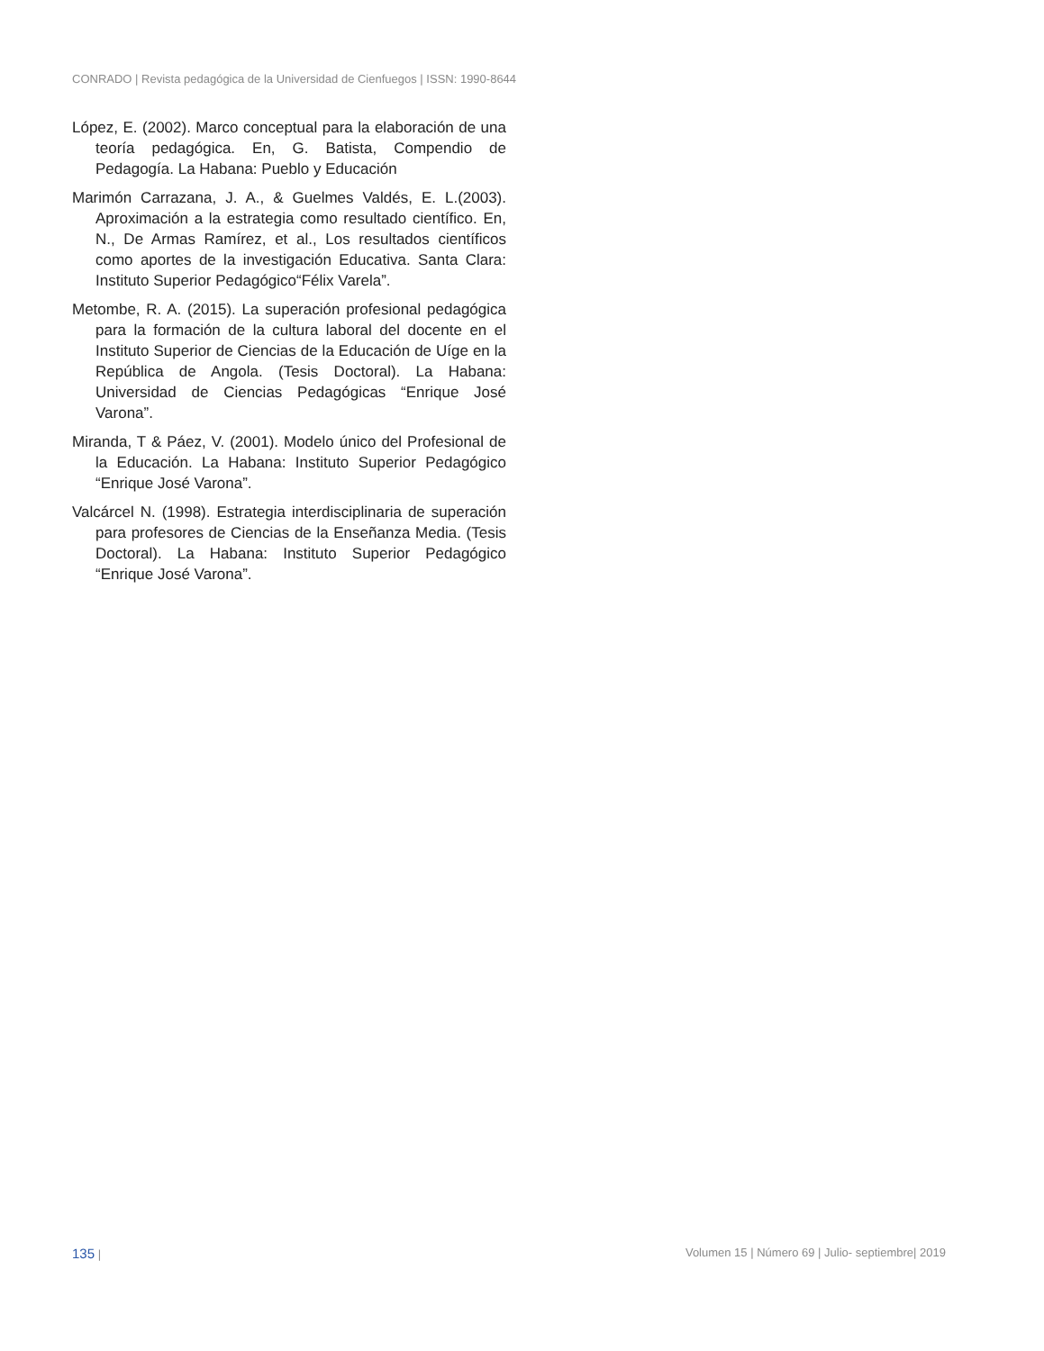CONRADO | Revista pedagógica de la Universidad de Cienfuegos | ISSN: 1990-8644
López, E. (2002). Marco conceptual para la elaboración de una teoría pedagógica. En, G. Batista, Compendio de Pedagogía. La Habana: Pueblo y Educación
Marimón Carrazana, J. A., & Guelmes Valdés, E. L.(2003). Aproximación a la estrategia como resultado científico. En, N., De Armas Ramírez, et al., Los resultados científicos como aportes de la investigación Educativa. Santa Clara: Instituto Superior Pedagógico“Félix Varela”.
Metombe, R. A. (2015). La superación profesional pedagógica para la formación de la cultura laboral del docente en el Instituto Superior de Ciencias de la Educación de Uíge en la República de Angola. (Tesis Doctoral). La Habana: Universidad de Ciencias Pedagógicas “Enrique José Varona”.
Miranda, T & Páez, V. (2001). Modelo único del Profesional de la Educación. La Habana: Instituto Superior Pedagógico “Enrique José Varona”.
Valcárcel N. (1998). Estrategia interdisciplinaria de superación para profesores de Ciencias de la Enseñanza Media. (Tesis Doctoral). La Habana: Instituto Superior Pedagógico “Enrique José Varona”.
135 | Volumen 15 | Número 69 | Julio- septiembre| 2019